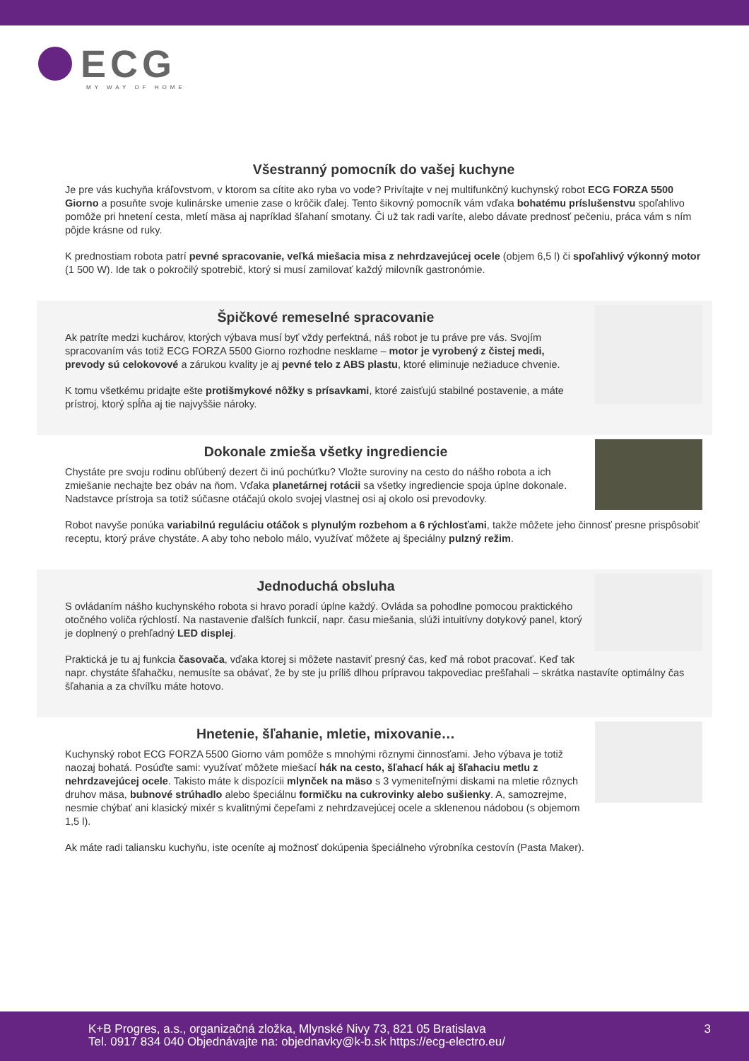ECG
MY WAY OF HOME
Všestranný pomocník do vašej kuchyne
Je pre vás kuchyňa kráľovstvom, v ktorom sa cítite ako ryba vo vode? Privítajte v nej multifunkčný kuchynský robot ECG FORZA 5500 Giorno a posuňte svoje kulinárske umenie zase o krôčik ďalej. Tento šikovný pomocník vám vďaka bohatému príslušenstvu spoľahlivo pomôže pri hnetení cesta, mletí mäsa aj napríklad šľahaní smotany. Či už tak radi varíte, alebo dávate prednosť pečeniu, práca vám s ním pôjde krásne od ruky.
K prednostiam robota patrí pevné spracovanie, veľká miešacia misa z nehrdzavejúcej ocele (objem 6,5 l) či spoľahlivý výkonný motor (1 500 W). Ide tak o pokročilý spotrebič, ktorý si musí zamilovať každý milovník gastronómie.
Špičkové remeselné spracovanie
Ak patríte medzi kuchárov, ktorých výbava musí byť vždy perfektná, náš robot je tu práve pre vás. Svojím spracovaním vás totiž ECG FORZA 5500 Giorno rozhodne nesklame – motor je vyrobený z čistej medi, prevody sú celokovové a zárukou kvality je aj pevné telo z ABS plastu, ktoré eliminuje nežiaduce chvenie.
K tomu všetkému pridajte ešte protišmykové nôžky s prísavkami, ktoré zaisťujú stabilné postavenie, a máte prístroj, ktorý spĺňa aj tie najvyššie nároky.
Dokonale zmieša všetky ingrediencie
Chystáte pre svoju rodinu obľúbený dezert či inú pochúťku? Vložte suroviny na cesto do nášho robota a ich zmiešanie nechajte bez obáv na ňom. Vďaka planetárnej rotácii sa všetky ingrediencie spoja úplne dokonale. Nadstavce prístroja sa totiž súčasne otáčajú okolo svojej vlastnej osi aj okolo osi prevodovky.
Robot navyše ponúka variabilnú reguláciu otáčok s plynulým rozbehom a 6 rýchlosťami, takže môžete jeho činnosť presne prispôsobiť receptu, ktorý práve chystáte. A aby toho nebolo málo, využívať môžete aj špeciálny pulzný režim.
Jednoduchá obsluha
S ovládaním nášho kuchynského robota si hravo poradí úplne každý. Ovláda sa pohodlne pomocou praktického otočného voliča rýchlostí. Na nastavenie ďalších funkcií, napr. času miešania, slúži intuitívny dotykový panel, ktorý je doplnený o prehľadný LED displej.
Praktická je tu aj funkcia časovača, vďaka ktorej si môžete nastaviť presný čas, keď má robot pracovať. Keď tak napr. chystáte šľahačku, nemusíte sa obávať, že by ste ju príliš dlhou prípravou takpovediac prešľahali – skrátka nastavíte optimálny čas šľahania a za chvíľku máte hotovo.
Hnetenie, šľahanie, mletie, mixovanie…
Kuchynský robot ECG FORZA 5500 Giorno vám pomôže s mnohými rôznymi činnosťami. Jeho výbava je totiž naozaj bohatá. Posúďte sami: využívať môžete miešací hák na cesto, šľahací hák aj šľahaciu metlu z nehrdzavejúcej ocele. Takisto máte k dispozícii mlynček na mäso s 3 vymeniteľnými diskami na mletie rôznych druhov mäsa, bubnové strúhadlo alebo špeciálnu formičku na cukrovinky alebo sušienky. A, samozrejme, nesmie chýbať ani klasický mixér s kvalitnými čepeľami z nehrdzavejúcej ocele a sklenenou nádobou (s objemom 1,5 l).
Ak máte radi taliansku kuchyňu, iste oceníte aj možnosť dokúpenia špeciálneho výrobníka cestovín (Pasta Maker).
K+B Progres, a.s., organizačná zložka, Mlynské Nivy 73, 821 05 Bratislava
Tel. 0917 834 040 Objednávajte na: objednavky@k-b.sk https://ecg-electro.eu/
3